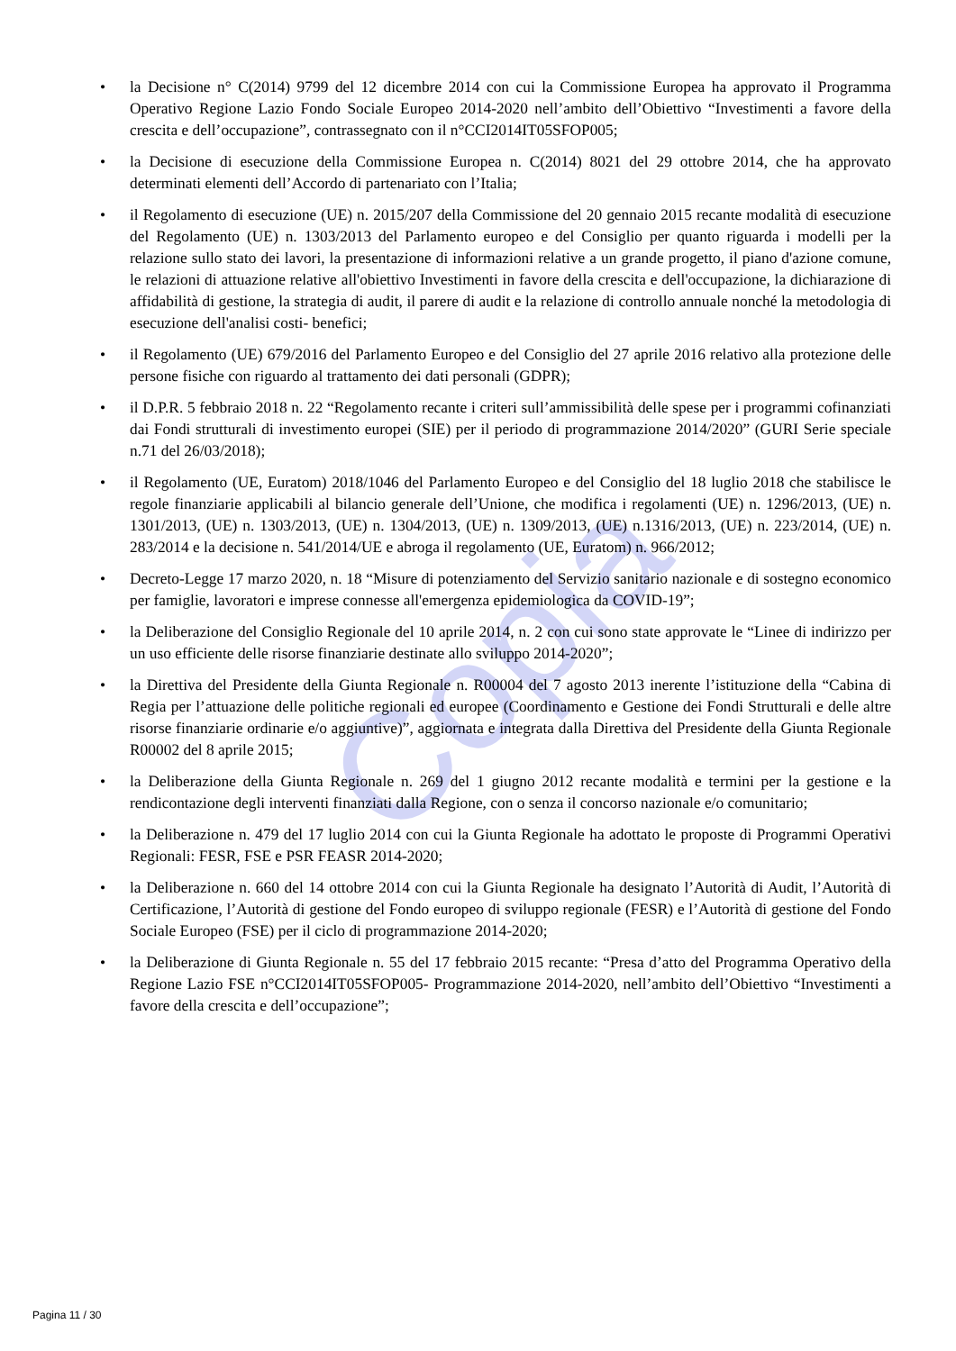Copia
• la Decisione n° C(2014) 9799 del 12 dicembre 2014 con cui la Commissione Europea ha approvato il Programma Operativo Regione Lazio Fondo Sociale Europeo 2014-2020 nell’ambito dell’Obiettivo “Investimenti a favore della crescita e dell’occupazione”, contrassegnato con il n°CCI2014IT05SFOP005;
• la Decisione di esecuzione della Commissione Europea n. C(2014) 8021 del 29 ottobre 2014, che ha approvato determinati elementi dell’Accordo di partenariato con l’Italia;
• il Regolamento di esecuzione (UE) n. 2015/207 della Commissione del 20 gennaio 2015 recante modalità di esecuzione del Regolamento (UE) n. 1303/2013 del Parlamento europeo e del Consiglio per quanto riguarda i modelli per la relazione sullo stato dei lavori, la presentazione di informazioni relative a un grande progetto, il piano d'azione comune, le relazioni di attuazione relative all'obiettivo Investimenti in favore della crescita e dell'occupazione, la dichiarazione di affidabilità di gestione, la strategia di audit, il parere di audit e la relazione di controllo annuale nonché la metodologia di esecuzione dell'analisi costi- benefici;
• il Regolamento (UE) 679/2016 del Parlamento Europeo e del Consiglio del 27 aprile 2016 relativo alla protezione delle persone fisiche con riguardo al trattamento dei dati personali (GDPR);
• il D.P.R. 5 febbraio 2018 n. 22 “Regolamento recante i criteri sull’ammissibilità delle spese per i programmi cofinanziati dai Fondi strutturali di investimento europei (SIE) per il periodo di programmazione 2014/2020” (GURI Serie speciale n.71 del 26/03/2018);
• il Regolamento (UE, Euratom) 2018/1046 del Parlamento Europeo e del Consiglio del 18 luglio 2018 che stabilisce le regole finanziarie applicabili al bilancio generale dell’Unione, che modifica i regolamenti (UE) n. 1296/2013, (UE) n. 1301/2013, (UE) n. 1303/2013, (UE) n. 1304/2013, (UE) n. 1309/2013, (UE) n.1316/2013, (UE) n. 223/2014, (UE) n. 283/2014 e la decisione n. 541/2014/UE e abroga il regolamento (UE, Euratom) n. 966/2012;
• Decreto-Legge 17 marzo 2020, n. 18 “Misure di potenziamento del Servizio sanitario nazionale e di sostegno economico per famiglie, lavoratori e imprese connesse all'emergenza epidemiologica da COVID-19”;
• la Deliberazione del Consiglio Regionale del 10 aprile 2014, n. 2 con cui sono state approvate le “Linee di indirizzo per un uso efficiente delle risorse finanziarie destinate allo sviluppo 2014-2020”;
• la Direttiva del Presidente della Giunta Regionale n. R00004 del 7 agosto 2013 inerente l’istituzione della “Cabina di Regia per l’attuazione delle politiche regionali ed europee (Coordinamento e Gestione dei Fondi Strutturali e delle altre risorse finanziarie ordinarie e/o aggiuntive)”, aggiornata e integrata dalla Direttiva del Presidente della Giunta Regionale R00002 del 8 aprile 2015;
• la Deliberazione della Giunta Regionale n. 269 del 1 giugno 2012 recante modalità e termini per la gestione e la rendicontazione degli interventi finanziati dalla Regione, con o senza il concorso nazionale e/o comunitario;
• la Deliberazione n. 479 del 17 luglio 2014 con cui la Giunta Regionale ha adottato le proposte di Programmi Operativi Regionali: FESR, FSE e PSR FEASR 2014-2020;
• la Deliberazione n. 660 del 14 ottobre 2014 con cui la Giunta Regionale ha designato l’Autorità di Audit, l’Autorità di Certificazione, l’Autorità di gestione del Fondo europeo di sviluppo regionale (FESR) e l’Autorità di gestione del Fondo Sociale Europeo (FSE) per il ciclo di programmazione 2014-2020;
• la Deliberazione di Giunta Regionale n. 55 del 17 febbraio 2015 recante: “Presa d’atto del Programma Operativo della Regione Lazio FSE n°CCI2014IT05SFOP005- Programmazione 2014-2020, nell’ambito dell’Obiettivo “Investimenti a favore della crescita e dell’occupazione”;
Pagina 11 / 30